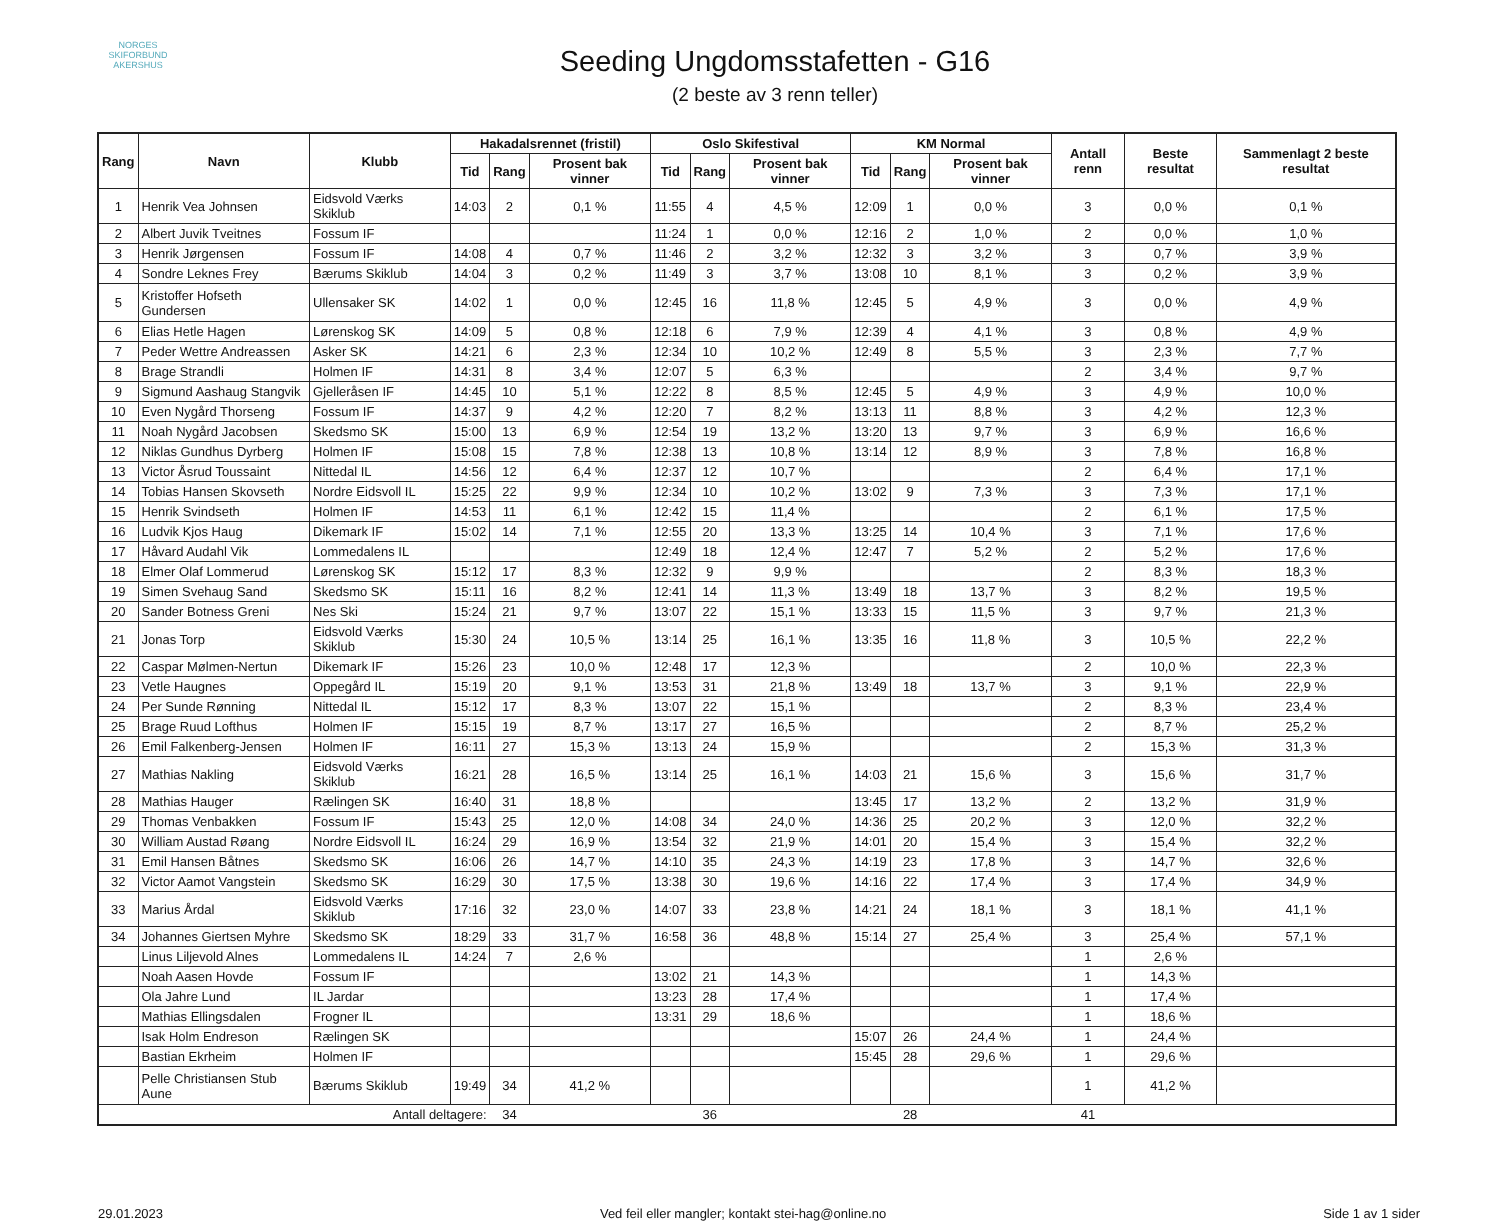NORGES
SKIFORBUND
AKERSHUS
Seeding Ungdomsstafetten - G16
(2 beste av 3 renn teller)
| Rang | Navn | Klubb | Hakadalsrennet (fristil) | | | Oslo Skifestival | | | KM Normal | | | Antall renn | Beste resultat | Sammenlagt 2 beste resultat |
| --- | --- | --- | --- | --- | --- | --- | --- | --- | --- | --- | --- | --- | --- | --- |
| | | | Tid | Rang | Prosent bak vinner | Tid | Rang | Prosent bak vinner | Tid | Rang | Prosent bak vinner | | | |
| 1 | Henrik Vea Johnsen | Eidsvold Værks Skiklub | 14:03 | 2 | 0,1 % | 11:55 | 4 | 4,5 % | 12:09 | 1 | 0,0 % | 3 | 0,0 % | 0,1 % |
| 2 | Albert Juvik Tveitnes | Fossum IF | | | | 11:24 | 1 | 0,0 % | 12:16 | 2 | 1,0 % | 2 | 0,0 % | 1,0 % |
| 3 | Henrik Jørgensen | Fossum IF | 14:08 | 4 | 0,7 % | 11:46 | 2 | 3,2 % | 12:32 | 3 | 3,2 % | 3 | 0,7 % | 3,9 % |
| 4 | Sondre Leknes Frey | Bærums Skiklub | 14:04 | 3 | 0,2 % | 11:49 | 3 | 3,7 % | 13:08 | 10 | 8,1 % | 3 | 0,2 % | 3,9 % |
| 5 | Kristoffer Hofseth Gundersen | Ullensaker SK | 14:02 | 1 | 0,0 % | 12:45 | 16 | 11,8 % | 12:45 | 5 | 4,9 % | 3 | 0,0 % | 4,9 % |
| 6 | Elias Hetle Hagen | Lørenskog SK | 14:09 | 5 | 0,8 % | 12:18 | 6 | 7,9 % | 12:39 | 4 | 4,1 % | 3 | 0,8 % | 4,9 % |
| 7 | Peder Wettre Andreassen | Asker SK | 14:21 | 6 | 2,3 % | 12:34 | 10 | 10,2 % | 12:49 | 8 | 5,5 % | 3 | 2,3 % | 7,7 % |
| 8 | Brage Strandli | Holmen IF | 14:31 | 8 | 3,4 % | 12:07 | 5 | 6,3 % | | | | 2 | 3,4 % | 9,7 % |
| 9 | Sigmund Aashaug Stangvik | Gjelleråsen IF | 14:45 | 10 | 5,1 % | 12:22 | 8 | 8,5 % | 12:45 | 5 | 4,9 % | 3 | 4,9 % | 10,0 % |
| 10 | Even Nygård Thorseng | Fossum IF | 14:37 | 9 | 4,2 % | 12:20 | 7 | 8,2 % | 13:13 | 11 | 8,8 % | 3 | 4,2 % | 12,3 % |
| 11 | Noah Nygård Jacobsen | Skedsmo SK | 15:00 | 13 | 6,9 % | 12:54 | 19 | 13,2 % | 13:20 | 13 | 9,7 % | 3 | 6,9 % | 16,6 % |
| 12 | Niklas Gundhus Dyrberg | Holmen IF | 15:08 | 15 | 7,8 % | 12:38 | 13 | 10,8 % | 13:14 | 12 | 8,9 % | 3 | 7,8 % | 16,8 % |
| 13 | Victor Åsrud Toussaint | Nittedal IL | 14:56 | 12 | 6,4 % | 12:37 | 12 | 10,7 % | | | | 2 | 6,4 % | 17,1 % |
| 14 | Tobias Hansen Skovseth | Nordre Eidsvoll IL | 15:25 | 22 | 9,9 % | 12:34 | 10 | 10,2 % | 13:02 | 9 | 7,3 % | 3 | 7,3 % | 17,1 % |
| 15 | Henrik Svindseth | Holmen IF | 14:53 | 11 | 6,1 % | 12:42 | 15 | 11,4 % | | | | 2 | 6,1 % | 17,5 % |
| 16 | Ludvik Kjos Haug | Dikemark IF | 15:02 | 14 | 7,1 % | 12:55 | 20 | 13,3 % | 13:25 | 14 | 10,4 % | 3 | 7,1 % | 17,6 % |
| 17 | Håvard Audahl Vik | Lommedalens IL | | | | 12:49 | 18 | 12,4 % | 12:47 | 7 | 5,2 % | 2 | 5,2 % | 17,6 % |
| 18 | Elmer Olaf Lommerud | Lørenskog SK | 15:12 | 17 | 8,3 % | 12:32 | 9 | 9,9 % | | | | 2 | 8,3 % | 18,3 % |
| 19 | Simen Svehaug Sand | Skedsmo SK | 15:11 | 16 | 8,2 % | 12:41 | 14 | 11,3 % | 13:49 | 18 | 13,7 % | 3 | 8,2 % | 19,5 % |
| 20 | Sander Botness Greni | Nes Ski | 15:24 | 21 | 9,7 % | 13:07 | 22 | 15,1 % | 13:33 | 15 | 11,5 % | 3 | 9,7 % | 21,3 % |
| 21 | Jonas Torp | Eidsvold Værks Skiklub | 15:30 | 24 | 10,5 % | 13:14 | 25 | 16,1 % | 13:35 | 16 | 11,8 % | 3 | 10,5 % | 22,2 % |
| 22 | Caspar Mølmen-Nertun | Dikemark IF | 15:26 | 23 | 10,0 % | 12:48 | 17 | 12,3 % | | | | 2 | 10,0 % | 22,3 % |
| 23 | Vetle Haugnes | Oppegård IL | 15:19 | 20 | 9,1 % | 13:53 | 31 | 21,8 % | 13:49 | 18 | 13,7 % | 3 | 9,1 % | 22,9 % |
| 24 | Per Sunde Rønning | Nittedal IL | 15:12 | 17 | 8,3 % | 13:07 | 22 | 15,1 % | | | | 2 | 8,3 % | 23,4 % |
| 25 | Brage Ruud Lofthus | Holmen IF | 15:15 | 19 | 8,7 % | 13:17 | 27 | 16,5 % | | | | 2 | 8,7 % | 25,2 % |
| 26 | Emil Falkenberg-Jensen | Holmen IF | 16:11 | 27 | 15,3 % | 13:13 | 24 | 15,9 % | | | | 2 | 15,3 % | 31,3 % |
| 27 | Mathias Nakling | Eidsvold Værks Skiklub | 16:21 | 28 | 16,5 % | 13:14 | 25 | 16,1 % | 14:03 | 21 | 15,6 % | 3 | 15,6 % | 31,7 % |
| 28 | Mathias Hauger | Rælingen SK | 16:40 | 31 | 18,8 % | | | | 13:45 | 17 | 13,2 % | 2 | 13,2 % | 31,9 % |
| 29 | Thomas Venbakken | Fossum IF | 15:43 | 25 | 12,0 % | 14:08 | 34 | 24,0 % | 14:36 | 25 | 20,2 % | 3 | 12,0 % | 32,2 % |
| 30 | William Austad Røang | Nordre Eidsvoll IL | 16:24 | 29 | 16,9 % | 13:54 | 32 | 21,9 % | 14:01 | 20 | 15,4 % | 3 | 15,4 % | 32,2 % |
| 31 | Emil Hansen Båtnes | Skedsmo SK | 16:06 | 26 | 14,7 % | 14:10 | 35 | 24,3 % | 14:19 | 23 | 17,8 % | 3 | 14,7 % | 32,6 % |
| 32 | Victor Aamot Vangstein | Skedsmo SK | 16:29 | 30 | 17,5 % | 13:38 | 30 | 19,6 % | 14:16 | 22 | 17,4 % | 3 | 17,4 % | 34,9 % |
| 33 | Marius Årdal | Eidsvold Værks Skiklub | 17:16 | 32 | 23,0 % | 14:07 | 33 | 23,8 % | 14:21 | 24 | 18,1 % | 3 | 18,1 % | 41,1 % |
| 34 | Johannes Giertsen Myhre | Skedsmo SK | 18:29 | 33 | 31,7 % | 16:58 | 36 | 48,8 % | 15:14 | 27 | 25,4 % | 3 | 25,4 % | 57,1 % |
| | Linus Liljevold Alnes | Lommedalens IL | 14:24 | 7 | 2,6 % | | | | | | | 1 | 2,6 % | |
| | Noah Aasen Hovde | Fossum IF | | | | 13:02 | 21 | 14,3 % | | | | 1 | 14,3 % | |
| | Ola Jahre Lund | IL Jardar | | | | 13:23 | 28 | 17,4 % | | | | 1 | 17,4 % | |
| | Mathias Ellingsdalen | Frogner IL | | | | 13:31 | 29 | 18,6 % | | | | 1 | 18,6 % | |
| | Isak Holm Endreson | Rælingen SK | | | | | | | 15:07 | 26 | 24,4 % | 1 | 24,4 % | |
| | Bastian Ekrheim | Holmen IF | | | | | | | 15:45 | 28 | 29,6 % | 1 | 29,6 % | |
| | Pelle Christiansen Stub Aune | Bærums Skiklub | 19:49 | 34 | 41,2 % | | | | | | | 1 | 41,2 % | |
| Antall deltagere: | | | | 34 | | | 36 | | | 28 | | 41 | | |
29.01.2023 Ved feil eller mangler; kontakt stei-hag@online.no Side 1 av 1 sider